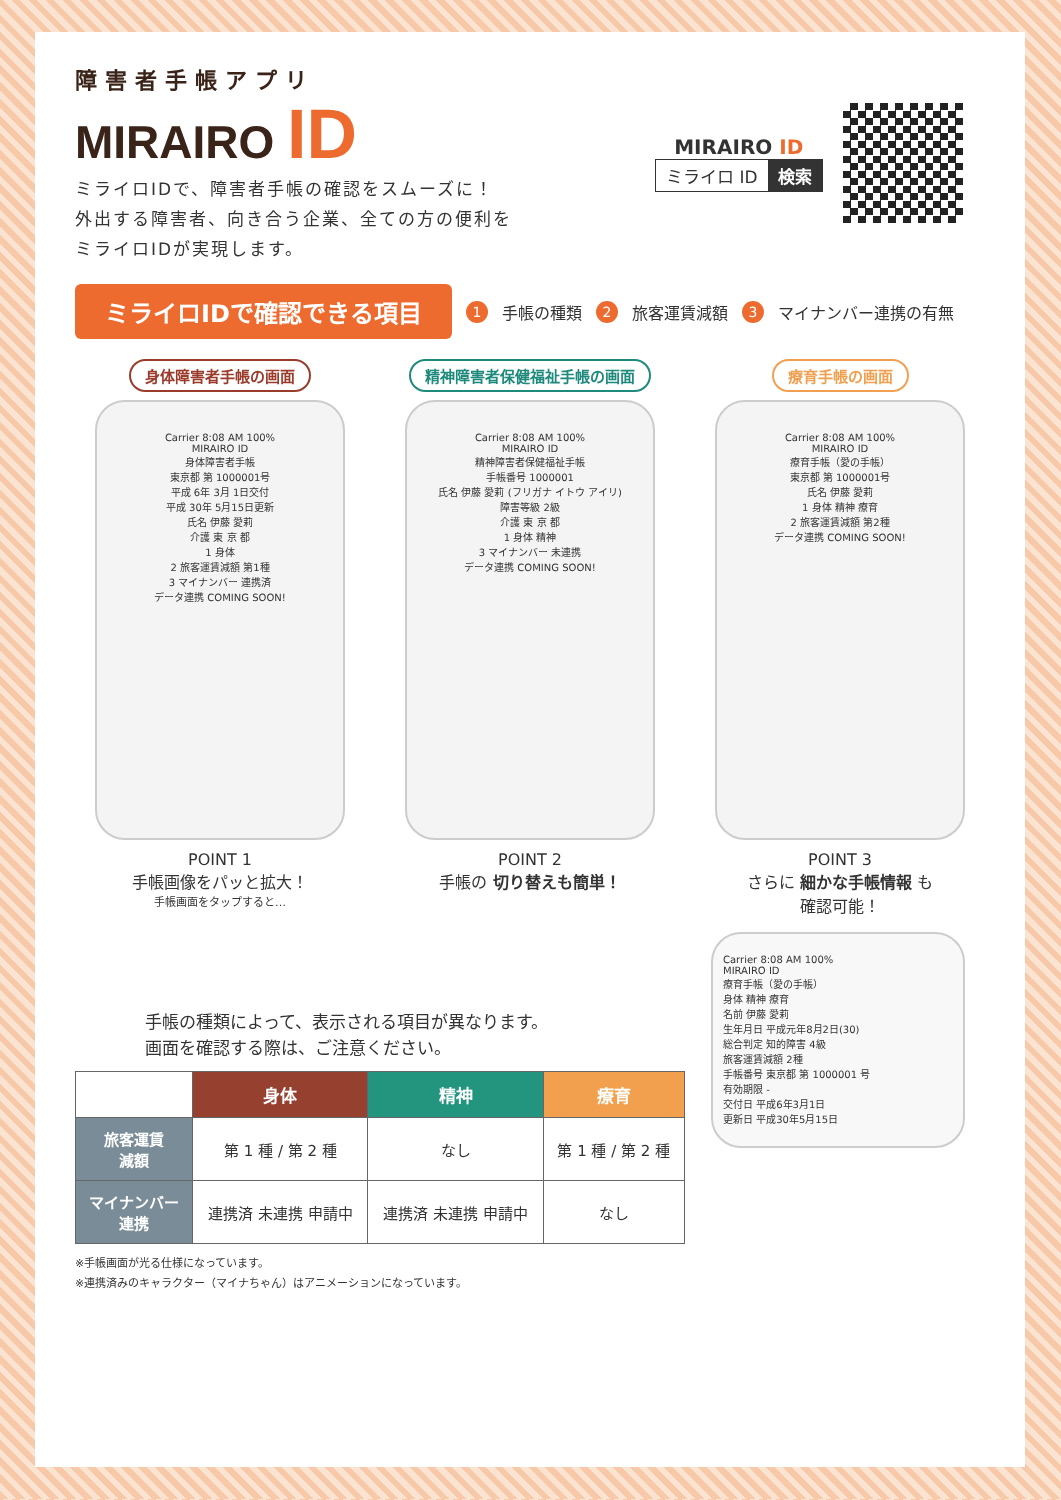障害者手帳アプリ
MIRAIRO ID
ミライロIDで、障害者手帳の確認をスムーズに！
外出する障害者、向き合う企業、全ての方の便利を
ミライロIDが実現します。
MIRAIRO ID
ミライロ ID 検索
ミライロIDで確認できる項目
1 手帳の種類 2 旅客運賃減額 3 マイナンバー連携の有無
身体障害者手帳の画面
Carrier 8:08 AM 100%
MIRAIRO ID
身体障害者手帳
東京都 第 1000001号
平成 6年 3月 1日交付
平成 30年 5月15日更新
氏名 伊藤 愛莉
介護 東 京 都
1 身体
2 旅客運賃減額 第1種
3 マイナンバー 連携済
データ連携 COMING SOON!
POINT 1
手帳画像をパッと拡大！
手帳画面をタップすると…
精神障害者保健福祉手帳の画面
Carrier 8:08 AM 100%
MIRAIRO ID
精神障害者保健福祉手帳
手帳番号 1000001
氏名 伊藤 愛莉 (フリガナ イトウ アイリ)
障害等級 2級
介護 東 京 都
1 身体 精神
3 マイナンバー 未連携
データ連携 COMING SOON!
POINT 2
手帳の 切り替えも簡単！
療育手帳の画面
Carrier 8:08 AM 100%
MIRAIRO ID
療育手帳（愛の手帳）
東京都 第 1000001号
氏名 伊藤 愛莉
1 身体 精神 療育
2 旅客運賃減額 第2種
データ連携 COMING SOON!
POINT 3
さらに 細かな手帳情報 も
確認可能！
手帳の種類によって、表示される項目が異なります。
画面を確認する際は、ご注意ください。
| | 身体 | 精神 | 療育 |
| --- | --- | --- | --- |
| 旅客運賃 減額 | 第 1 種 / 第 2 種 | なし | 第 1 種 / 第 2 種 |
| マイナンバー 連携 | 連携済 未連携 申請中 | 連携済 未連携 申請中 | なし |
※手帳画面が光る仕様になっています。
※連携済みのキャラクター（マイナちゃん）はアニメーションになっています。
Carrier 8:08 AM 100%
MIRAIRO ID
療育手帳（愛の手帳）
身体 精神 療育
名前 伊藤 愛莉
生年月日 平成元年8月2日(30)
総合判定 知的障害 4級
旅客運賃減額 2種
手帳番号 東京都 第 1000001 号
有効期限 -
交付日 平成6年3月1日
更新日 平成30年5月15日